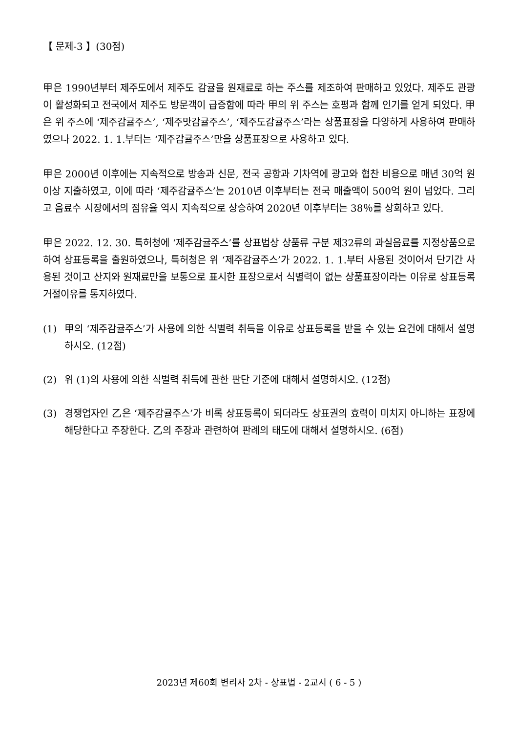【 문제-3 】(30점)
甲은 1990년부터 제주도에서 제주도 감귤을 원재료로 하는 주스를 제조하여 판매하고 있었다. 제주도 관광이 활성화되고 전국에서 제주도 방문객이 급증함에 따라 甲의 위 주스는 호평과 함께 인기를 얻게 되었다. 甲은 위 주스에 ‘제주감귤주스’, ‘제주맛감귤주스’, ‘제주도감귤주스’라는 상품표장을 다양하게 사용하여 판매하였으나 2022. 1. 1.부터는 ‘제주감귤주스’만을 상품표장으로 사용하고 있다.
甲은 2000년 이후에는 지속적으로 방송과 신문, 전국 공항과 기차역에 광고와 협찬 비용으로 매년 30억 원 이상 지출하였고, 이에 따라 ‘제주감귤주스’는 2010년 이후부터는 전국 매출액이 500억 원이 넘었다. 그리고 음료수 시장에서의 점유율 역시 지속적으로 상승하여 2020년 이후부터는 38％를 상회하고 있다.
甲은 2022. 12. 30. 특허청에 ‘제주감귤주스’를 상표법상 상품류 구분 제32류의 과실음료를 지정상품으로 하여 상표등록을 출원하였으나, 특허청은 위 ‘제주감귤주스’가 2022. 1. 1.부터 사용된 것이어서 단기간 사용된 것이고 산지와 원재료만을 보통으로 표시한 표장으로서 식별력이 없는 상품표장이라는 이유로 상표등록거절이유를 통지하였다.
(1) 甲의 ‘제주감귤주스’가 사용에 의한 식별력 취득을 이유로 상표등록을 받을 수 있는 요건에 대해서 설명하시오. (12점)
(2) 위 (1)의 사용에 의한 식별력 취득에 관한 판단 기준에 대해서 설명하시오. (12점)
(3) 경쟁업자인 乙은 ‘제주감귤주스’가 비록 상표등록이 되더라도 상표권의 효력이 미치지 아니하는 표장에 해당한다고 주장한다. 乙의 주장과 관련하여 판례의 태도에 대해서 설명하시오. (6점)
2023년 제60회 변리사 2차 - 상표법 - 2교시 ( 6 - 5 )